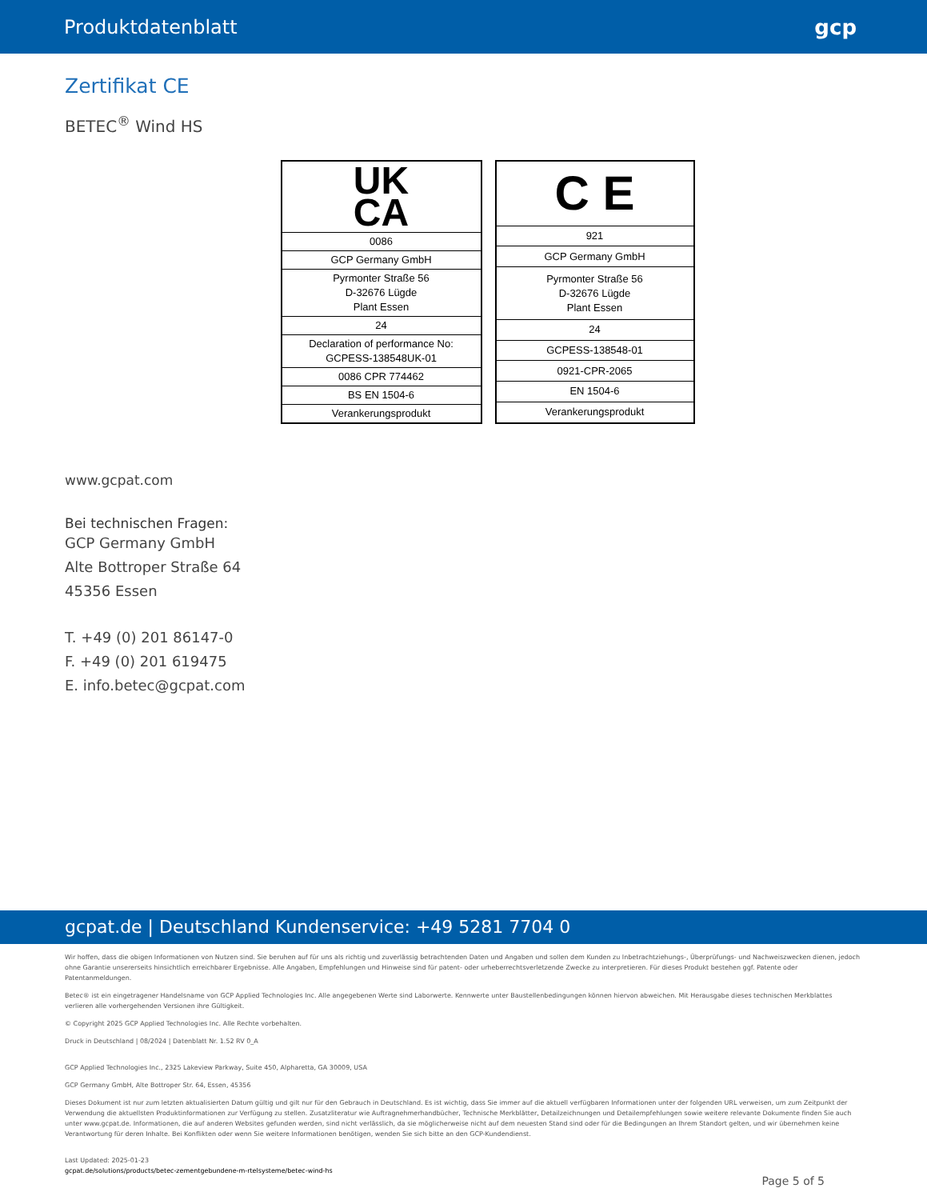Produktdatenblatt gcp
Zertifikat CE
BETEC<sup>®</sup> Wind HS
| UK CA |
| 0086 |
| GCP Germany GmbH |
| Pyrmonter Straße 56 D-32676 Lügde Plant Essen |
| 24 |
| Declaration of performance No: GCPESS-138548UK-01 |
| 0086 CPR 774462 |
| BS EN 1504-6 |
| Verankerungsprodukt |
| C E |
| 921 |
| GCP Germany GmbH |
| Pyrmonter Straße 56 D-32676 Lügde Plant Essen |
| 24 |
| GCPESS-138548-01 |
| 0921-CPR-2065 |
| EN 1504-6 |
| Verankerungsprodukt |
www.gcpat.com
Bei technischen Fragen:
GCP Germany GmbH
Alte Bottroper Straße 64
45356 Essen
T. +49 (0) 201 86147-0
F. +49 (0) 201 619475
E. info.betec@gcpat.com
gcpat.de | Deutschland Kundenservice: +49 5281 7704 0
Wir hoffen, dass die obigen Informationen von Nutzen sind. Sie beruhen auf für uns als richtig und zuverlässig betrachtenden Daten und Angaben und sollen dem Kunden zu Inbetrachtziehungs-, Überprüfungs- und Nachweiszwecken dienen, jedoch ohne Garantie unsererseits hinsichtlich erreichbarer Ergebnisse. Alle Angaben, Empfehlungen und Hinweise sind für patent- oder urheberrechtsverletzende Zwecke zu interpretieren. Für dieses Produkt bestehen ggf. Patente oder Patentanmeldungen.
Betec® ist ein eingetragener Handelsname von GCP Applied Technologies Inc. Alle angegebenen Werte sind Laborwerte. Kennwerte unter Baustellenbedingungen können hiervon abweichen. Mit Herausgabe dieses technischen Merkblattes verlieren alle vorhergehenden Versionen ihre Gültigkeit.
© Copyright 2025 GCP Applied Technologies Inc. Alle Rechte vorbehalten.
Druck in Deutschland | 08/2024 | Datenblatt Nr. 1.52 RV 0_A
GCP Applied Technologies Inc., 2325 Lakeview Parkway, Suite 450, Alpharetta, GA 30009, USA
GCP Germany GmbH, Alte Bottroper Str. 64, Essen, 45356
Dieses Dokument ist nur zum letzten aktualisierten Datum gültig und gilt nur für den Gebrauch in Deutschland. Es ist wichtig, dass Sie immer auf die aktuell verfügbaren Informationen unter der folgenden URL verweisen, um zum Zeitpunkt der Verwendung die aktuellsten Produktinformationen zur Verfügung zu stellen. Zusatzliteratur wie Auftragnehmerhandbücher, Technische Merkblätter, Detailzeichnungen und Detailempfehlungen sowie weitere relevante Dokumente finden Sie auch unter www.gcpat.de. Informationen, die auf anderen Websites gefunden werden, sind nicht verlässlich, da sie möglicherweise nicht auf dem neuesten Stand sind oder für die Bedingungen an Ihrem Standort gelten, und wir übernehmen keine Verantwortung für deren Inhalte. Bei Konflikten oder wenn Sie weitere Informationen benötigen, wenden Sie sich bitte an den GCP-Kundendienst.
Last Updated: 2025-01-23
gcpat.de/solutions/products/betec-zementgebundene-m-rtelsysteme/betec-wind-hs
Page 5 of 5